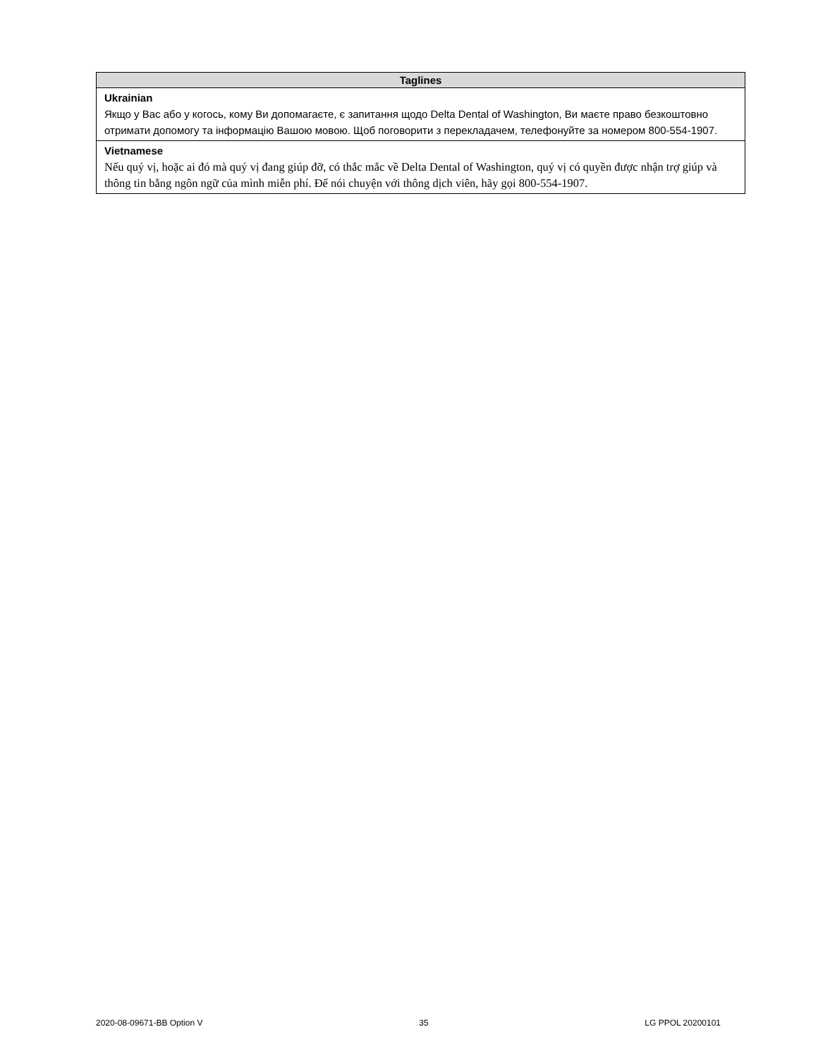| Taglines |
| --- |
| Ukrainian Якщо у Вас або у когось, кому Ви допомагаєте, є запитання щодо Delta Dental of Washington, Ви маєте право безкоштовно отримати допомогу та інформацію Вашою мовою. Щоб поговорити з перекладачем, телефонуйте за номером 800-554-1907. |
| Vietnamese Nếu quý vị, hoặc ai đó mà quý vị đang giúp đỡ, có thắc mắc về Delta Dental of Washington, quý vị có quyền được nhận trợ giúp và thông tin bằng ngôn ngữ của mình miễn phí. Để nói chuyện với thông dịch viên, hãy gọi 800-554-1907. |
2020-08-09671-BB Option V 35 LG PPOL 20200101